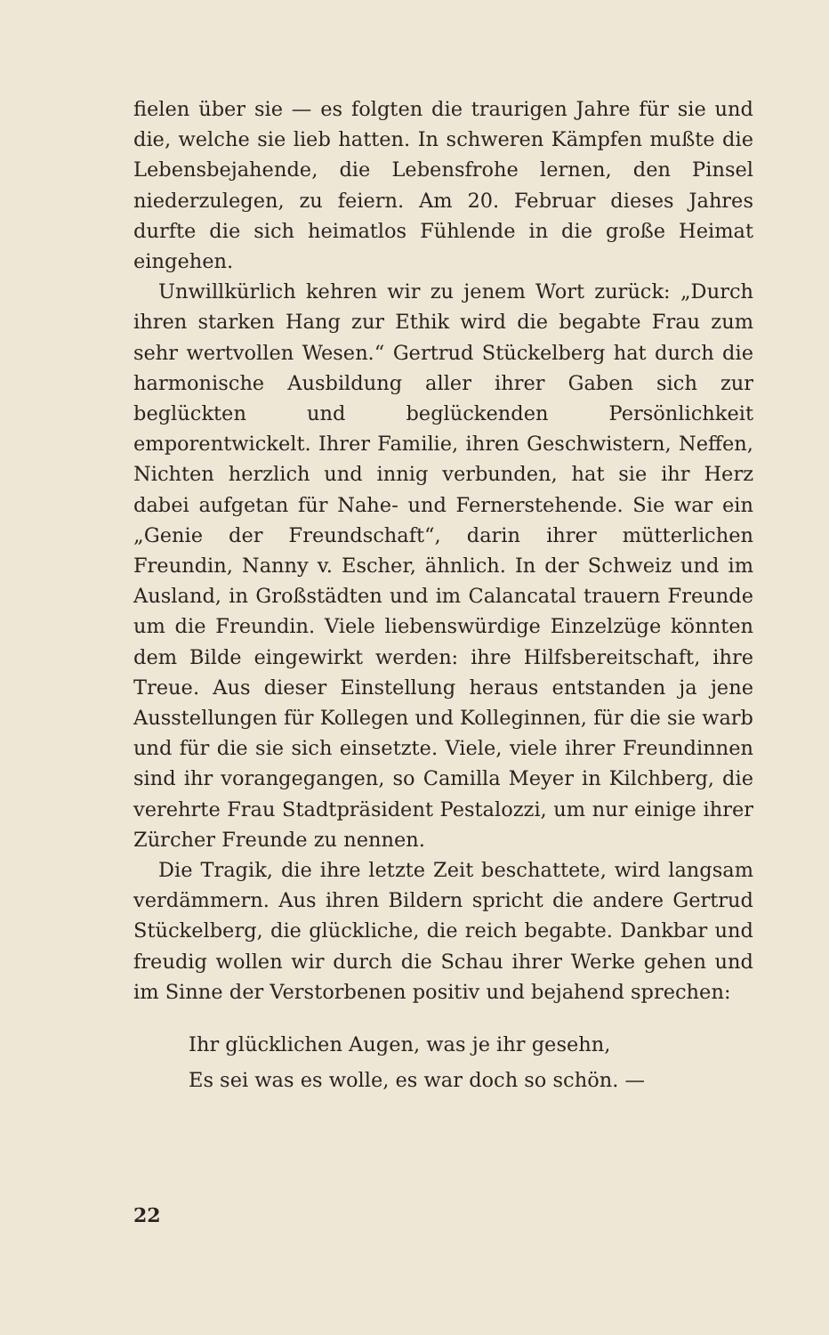fielen über sie — es folgten die traurigen Jahre für sie und die, welche sie lieb hatten. In schweren Kämpfen mußte die Lebensbejahende, die Lebensfrohe lernen, den Pinsel niederzulegen, zu feiern. Am 20. Februar dieses Jahres durfte die sich heimatlos Fühlende in die große Heimat eingehen.
Unwillkürlich kehren wir zu jenem Wort zurück: „Durch ihren starken Hang zur Ethik wird die begabte Frau zum sehr wertvollen Wesen.“ Gertrud Stückelberg hat durch die harmonische Ausbildung aller ihrer Gaben sich zur beglückten und beglückenden Persönlichkeit emporentwickelt. Ihrer Familie, ihren Geschwistern, Neffen, Nichten herzlich und innig verbunden, hat sie ihr Herz dabei aufgetan für Nahe- und Fernerstehende. Sie war ein „Genie der Freundschaft“, darin ihrer mütterlichen Freundin, Nanny v. Escher, ähnlich. In der Schweiz und im Ausland, in Großstädten und im Calancatal trauern Freunde um die Freundin. Viele liebenswürdige Einzelzüge könnten dem Bilde eingewirkt werden: ihre Hilfsbereitschaft, ihre Treue. Aus dieser Einstellung heraus entstanden ja jene Ausstellungen für Kollegen und Kolleginnen, für die sie warb und für die sie sich einsetzte. Viele, viele ihrer Freundinnen sind ihr vorangegangen, so Camilla Meyer in Kilchberg, die verehrte Frau Stadtpräsident Pestalozzi, um nur einige ihrer Zürcher Freunde zu nennen.
Die Tragik, die ihre letzte Zeit beschattete, wird langsam verdämmern. Aus ihren Bildern spricht die andere Gertrud Stückelberg, die glückliche, die reich begabte. Dankbar und freudig wollen wir durch die Schau ihrer Werke gehen und im Sinne der Verstorbenen positiv und bejahend sprechen:
Ihr glücklichen Augen, was je ihr gesehn,
Es sei was es wolle, es war doch so schön. —
22